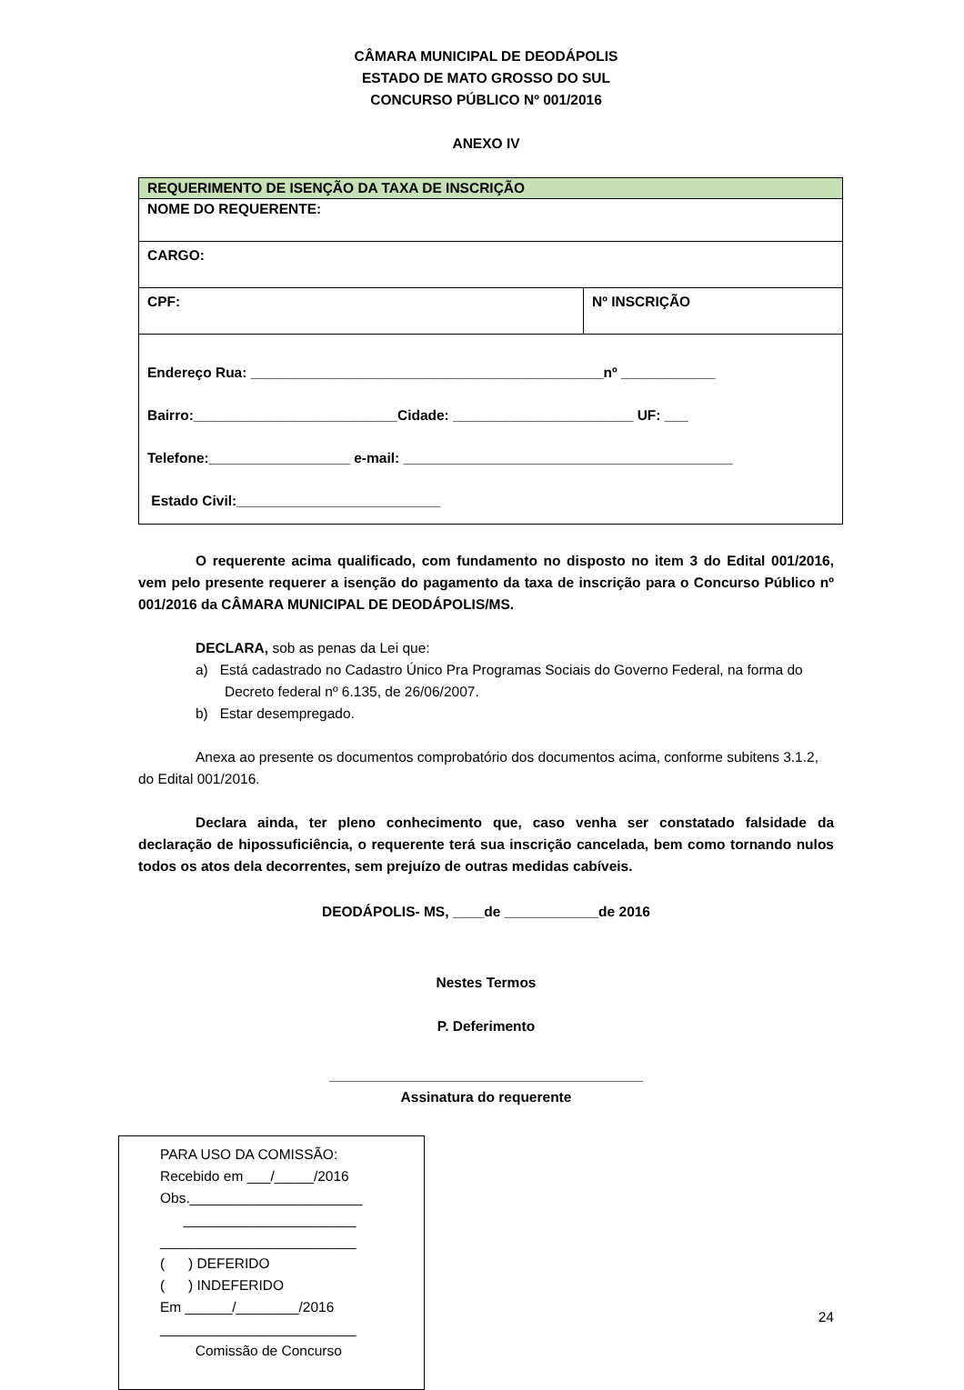CÂMARA MUNICIPAL DE DEODÁPOLIS
ESTADO DE MATO GROSSO DO SUL
CONCURSO PÚBLICO Nº 001/2016
ANEXO IV
| REQUERIMENTO DE ISENÇÃO DA TAXA DE INSCRIÇÃO | |
| NOME DO REQUERENTE: | |
| CARGO: | |
| CPF: | Nº INSCRIÇÃO |
| Endereço Rua: _____________________________________________nº ____________ Bairro:__________________________Cidade: _______________________ UF: ___ Telefone:__________________ e-mail: __________________________________________ Estado Civil:__________________________ | |
O requerente acima qualificado, com fundamento no disposto no item 3 do Edital 001/2016, vem pelo presente requerer a isenção do pagamento da taxa de inscrição para o Concurso Público nº 001/2016 da CÂMARA MUNICIPAL DE DEODÁPOLIS/MS.
DECLARA, sob as penas da Lei que:
a) Está cadastrado no Cadastro Único Pra Programas Sociais do Governo Federal, na forma do Decreto federal nº 6.135, de 26/06/2007.
b) Estar desempregado.
Anexa ao presente os documentos comprobatório dos documentos acima, conforme subitens 3.1.2, do Edital 001/2016.
Declara ainda, ter pleno conhecimento que, caso venha ser constatado falsidade da declaração de hipossuficiência, o requerente terá sua inscrição cancelada, bem como tornando nulos todos os atos dela decorrentes, sem prejuízo de outras medidas cabíveis.
DEODÁPOLIS- MS, ____de ____________de 2016
Nestes Termos
P. Deferimento
________________________________________
Assinatura do requerente
PARA USO DA COMISSÃO:
Recebido em ___/_____/2016
Obs.______________________
______________________
_________________________
( ) DEFERIDO
( ) INDEFERIDO
Em ______/________/2016
_________________________
Comissão de Concurso
24